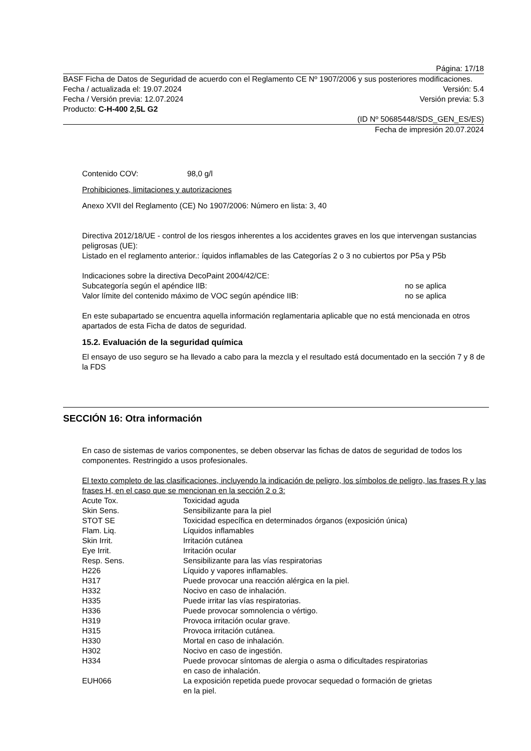Página: 17/18
BASF Ficha de Datos de Seguridad de acuerdo con el Reglamento CE Nº 1907/2006 y sus posteriores modificaciones.
Fecha / actualizada el: 19.07.2024 Versión: 5.4
Fecha / Versión previa: 12.07.2024 Versión previa: 5.3
Producto: C-H-400 2,5L G2
(ID Nº 50685448/SDS_GEN_ES/ES)
Fecha de impresión 20.07.2024
Contenido COV: 98,0 g/l
Prohibiciones, limitaciones y autorizaciones
Anexo XVII del Reglamento (CE) No 1907/2006: Número en lista: 3, 40
Directiva 2012/18/UE - control de los riesgos inherentes a los accidentes graves en los que intervengan sustancias peligrosas (UE):
Listado en el reglamento anterior.: íquidos inflamables de las Categorías 2 o 3 no cubiertos por P5a y P5b
Indicaciones sobre la directiva DecoPaint 2004/42/CE:
Subcategoría según el apéndice IIB: no se aplica
Valor límite del contenido máximo de VOC según apéndice IIB: no se aplica
En este subapartado se encuentra aquella información reglamentaria aplicable que no está mencionada en otros apartados de esta Ficha de datos de seguridad.
15.2. Evaluación de la seguridad química
El ensayo de uso seguro se ha llevado a cabo para la mezcla y el resultado está documentado en la sección 7 y 8 de la FDS
SECCIÓN 16: Otra información
En caso de sistemas de varios componentes, se deben observar las fichas de datos de seguridad de todos los componentes. Restringido a usos profesionales.
El texto completo de las clasificaciones, incluyendo la indicación de peligro, los símbolos de peligro, las frases R y las frases H, en el caso que se mencionan en la sección 2 o 3:
| Acute Tox. | Toxicidad aguda |
| Skin Sens. | Sensibilizante para la piel |
| STOT SE | Toxicidad específica en determinados órganos (exposición única) |
| Flam. Liq. | Líquidos inflamables |
| Skin Irrit. | Irritación cutánea |
| Eye Irrit. | Irritación ocular |
| Resp. Sens. | Sensibilizante para las vías respiratorias |
| H226 | Líquido y vapores inflamables. |
| H317 | Puede provocar una reacción alérgica en la piel. |
| H332 | Nocivo en caso de inhalación. |
| H335 | Puede irritar las vías respiratorias. |
| H336 | Puede provocar somnolencia o vértigo. |
| H319 | Provoca irritación ocular grave. |
| H315 | Provoca irritación cutánea. |
| H330 | Mortal en caso de inhalación. |
| H302 | Nocivo en caso de ingestión. |
| H334 | Puede provocar síntomas de alergia o asma o dificultades respiratorias en caso de inhalación. |
| EUH066 | La exposición repetida puede provocar sequedad o formación de grietas en la piel. |